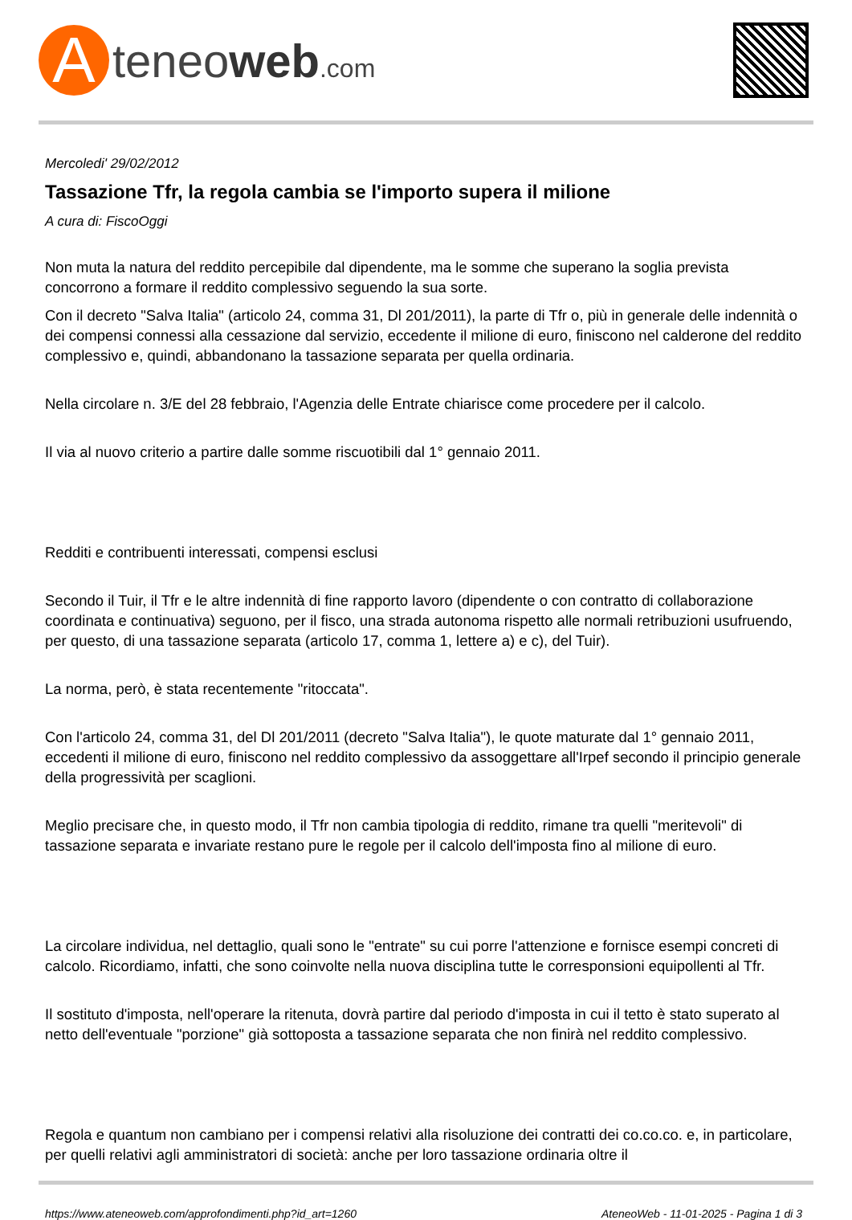Ateneoweb.com
Mercoledi' 29/02/2012
Tassazione Tfr, la regola cambia se l'importo supera il milione
A cura di: FiscoOggi
Non muta la natura del reddito percepibile dal dipendente, ma le somme che superano la soglia prevista concorrono a formare il reddito complessivo seguendo la sua sorte.
Con il decreto "Salva Italia" (articolo 24, comma 31, Dl 201/2011), la parte di Tfr o, più in generale delle indennità o dei compensi connessi alla cessazione dal servizio, eccedente il milione di euro, finiscono nel calderone del reddito complessivo e, quindi, abbandonano la tassazione separata per quella ordinaria.
Nella circolare n. 3/E del 28 febbraio, l'Agenzia delle Entrate chiarisce come procedere per il calcolo.
Il via al nuovo criterio a partire dalle somme riscuotibili dal 1° gennaio 2011.
Redditi e contribuenti interessati, compensi esclusi
Secondo il Tuir, il Tfr e le altre indennità di fine rapporto lavoro (dipendente o con contratto di collaborazione coordinata e continuativa) seguono, per il fisco, una strada autonoma rispetto alle normali retribuzioni usufruendo, per questo, di una tassazione separata (articolo 17, comma 1, lettere a) e c), del Tuir).
La norma, però, è stata recentemente "ritoccata".
Con l'articolo 24, comma 31, del Dl 201/2011 (decreto "Salva Italia"), le quote maturate dal 1° gennaio 2011, eccedenti il milione di euro, finiscono nel reddito complessivo da assoggettare all'Irpef secondo il principio generale della progressività per scaglioni.
Meglio precisare che, in questo modo, il Tfr non cambia tipologia di reddito, rimane tra quelli "meritevoli" di tassazione separata e invariate restano pure le regole per il calcolo dell'imposta fino al milione di euro.
La circolare individua, nel dettaglio, quali sono le "entrate" su cui porre l'attenzione e fornisce esempi concreti di calcolo. Ricordiamo, infatti, che sono coinvolte nella nuova disciplina tutte le corresponsioni equipollenti al Tfr.
Il sostituto d'imposta, nell'operare la ritenuta, dovrà partire dal periodo d'imposta in cui il tetto è stato superato al netto dell'eventuale "porzione" già sottoposta a tassazione separata che non finirà nel reddito complessivo.
Regola e quantum non cambiano per i compensi relativi alla risoluzione dei contratti dei co.co.co. e, in particolare, per quelli relativi agli amministratori di società: anche per loro tassazione ordinaria oltre il
https://www.ateneoweb.com/approfondimenti.php?id_art=1260 AteneoWeb - 11-01-2025 - Pagina 1 di 3